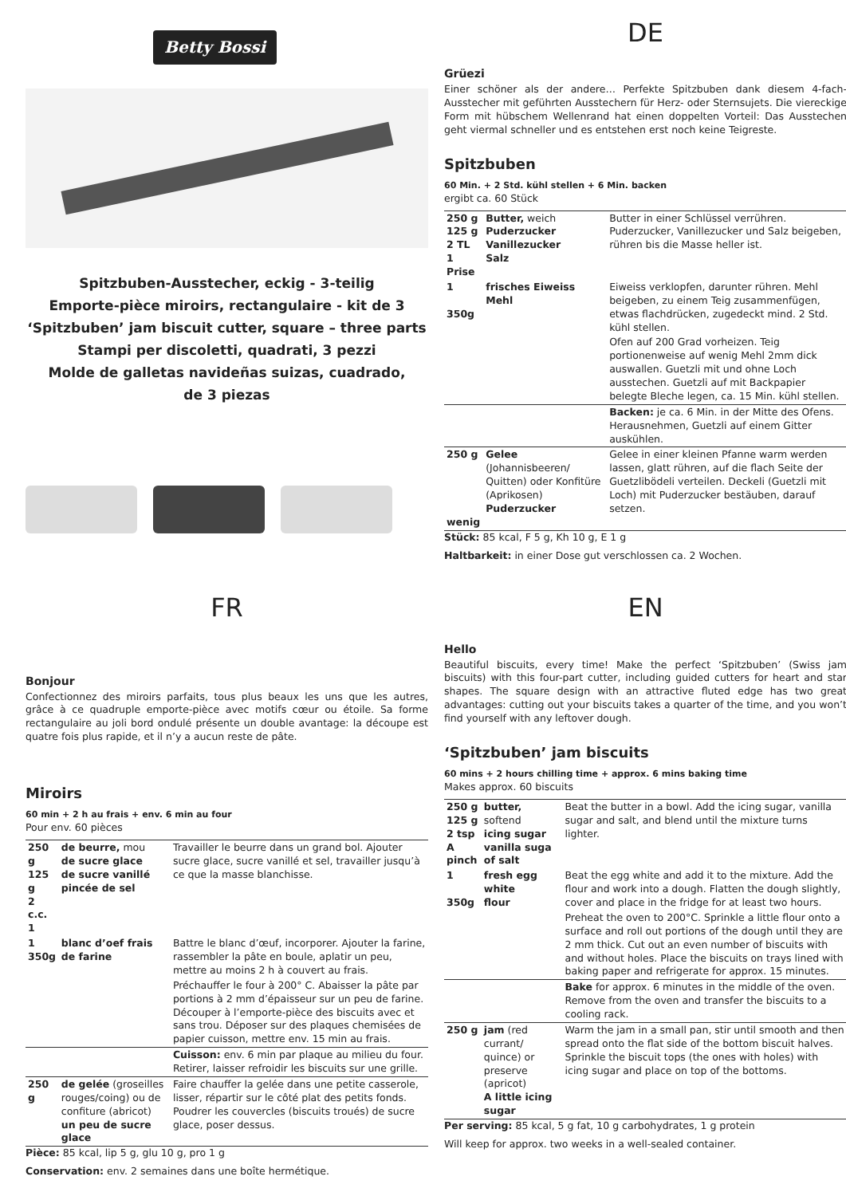Betty Bossi
Spitzbuben-Ausstecher, eckig - 3-teilig
Emporte-pièce miroirs, rectangulaire - kit de 3
‘Spitzbuben’ jam biscuit cutter, square – three parts
Stampi per discoletti, quadrati, 3 pezzi
Molde de galletas navideñas suizas, cuadrado,
de 3 piezas
DE
Grüezi
Einer schöner als der andere… Perfekte Spitzbuben dank diesem 4-fach-Ausstecher mit geführten Ausstechern für Herz- oder Sternsujets. Die viereckige Form mit hübschem Wellenrand hat einen doppelten Vorteil: Das Ausstechen geht viermal schneller und es entstehen erst noch keine Teigreste.
Spitzbuben
60 Min. + 2 Std. kühl stellen + 6 Min. backen
ergibt ca. 60 Stück
| 250 g 125 g 2 TL 1 Prise | Butter, weich Puderzucker Vanillezucker Salz | Butter in einer Schlüssel verrühren. Puderzucker, Vanillezucker und Salz beigeben, rühren bis die Masse heller ist. |
| 1 350g | frisches Eiweiss Mehl | Eiweiss verklopfen, darunter rühren. Mehl beigeben, zu einem Teig zusammenfügen, etwas flachdrücken, zugedeckt mind. 2 Std. kühl stellen. |
| | | Ofen auf 200 Grad vorheizen. Teig portionenweise auf wenig Mehl 2mm dick auswallen. Guetzli mit und ohne Loch ausstechen. Guetzli auf mit Backpapier belegte Bleche legen, ca. 15 Min. kühl stellen. |
| | | Backen: je ca. 6 Min. in der Mitte des Ofens. Herausnehmen, Guetzli auf einem Gitter auskühlen. |
| 250 g wenig | Gelee (Johannisbeeren/ Quitten) oder Konfitüre (Aprikosen) Puderzucker | Gelee in einer kleinen Pfanne warm werden lassen, glatt rühren, auf die flach Seite der Guetzlibödeli verteilen. Deckeli (Guetzli mit Loch) mit Puderzucker bestäuben, darauf setzen. |
Stück: 85 kcal, F 5 g, Kh 10 g, E 1 g
Haltbarkeit: in einer Dose gut verschlossen ca. 2 Wochen.
FR
Bonjour
Confectionnez des miroirs parfaits, tous plus beaux les uns que les autres, grâce à ce quadruple emporte-pièce avec motifs cœur ou étoile. Sa forme rectangulaire au joli bord ondulé présente un double avantage: la découpe est quatre fois plus rapide, et il n’y a aucun reste de pâte.
Miroirs
60 min + 2 h au frais + env. 6 min au four
Pour env. 60 pièces
| 250 g 125 g 2 c.c. 1 | de beurre, mou de sucre glace de sucre vanillé pincée de sel | Travailler le beurre dans un grand bol. Ajouter sucre glace, sucre vanillé et sel, travailler jusqu’à ce que la masse blanchisse. |
| 1 350g | blanc d’oef frais de farine | Battre le blanc d’œuf, incorporer. Ajouter la farine, rassembler la pâte en boule, aplatir un peu, mettre au moins 2 h à couvert au frais. |
| | | Préchauffer le four à 200° C. Abaisser la pâte par portions à 2 mm d’épaisseur sur un peu de farine. Découper à l’emporte-pièce des biscuits avec et sans trou. Déposer sur des plaques chemisées de papier cuisson, mettre env. 15 min au frais. |
| | | Cuisson: env. 6 min par plaque au milieu du four. Retirer, laisser refroidir les biscuits sur une grille. |
| 250 g | de gelée (groseilles rouges/coing) ou de confiture (abricot) un peu de sucre glace | Faire chauffer la gelée dans une petite casserole, lisser, répartir sur le côté plat des petits fonds. Poudrer les couvercles (biscuits troués) de sucre glace, poser dessus. |
Pièce: 85 kcal, lip 5 g, glu 10 g, pro 1 g
Conservation: env. 2 semaines dans une boîte hermétique.
EN
Hello
Beautiful biscuits, every time! Make the perfect ‘Spitzbuben’ (Swiss jam biscuits) with this four-part cutter, including guided cutters for heart and star shapes. The square design with an attractive fluted edge has two great advantages: cutting out your biscuits takes a quarter of the time, and you won’t find yourself with any leftover dough.
‘Spitzbuben’ jam biscuits
60 mins + 2 hours chilling time + approx. 6 mins baking time
Makes approx. 60 biscuits
| 250 g 125 g 2 tsp A pinch | butter, softend icing sugar vanilla suga of salt | Beat the butter in a bowl. Add the icing sugar, vanilla sugar and salt, and blend until the mixture turns lighter. |
| 1 350g | fresh egg white flour | Beat the egg white and add it to the mixture. Add the flour and work into a dough. Flatten the dough slightly, cover and place in the fridge for at least two hours. |
| | | Preheat the oven to 200°C. Sprinkle a little flour onto a surface and roll out portions of the dough until they are 2 mm thick. Cut out an even number of biscuits with and without holes. Place the biscuits on trays lined with baking paper and refrigerate for approx. 15 minutes. |
| | | Bake for approx. 6 minutes in the middle of the oven. Remove from the oven and transfer the biscuits to a cooling rack. |
| 250 g | jam (red currant/ quince) or preserve (apricot) A little icing sugar | Warm the jam in a small pan, stir until smooth and then spread onto the flat side of the bottom biscuit halves. Sprinkle the biscuit tops (the ones with holes) with icing sugar and place on top of the bottoms. |
Per serving: 85 kcal, 5 g fat, 10 g carbohydrates, 1 g protein
Will keep for approx. two weeks in a well-sealed container.